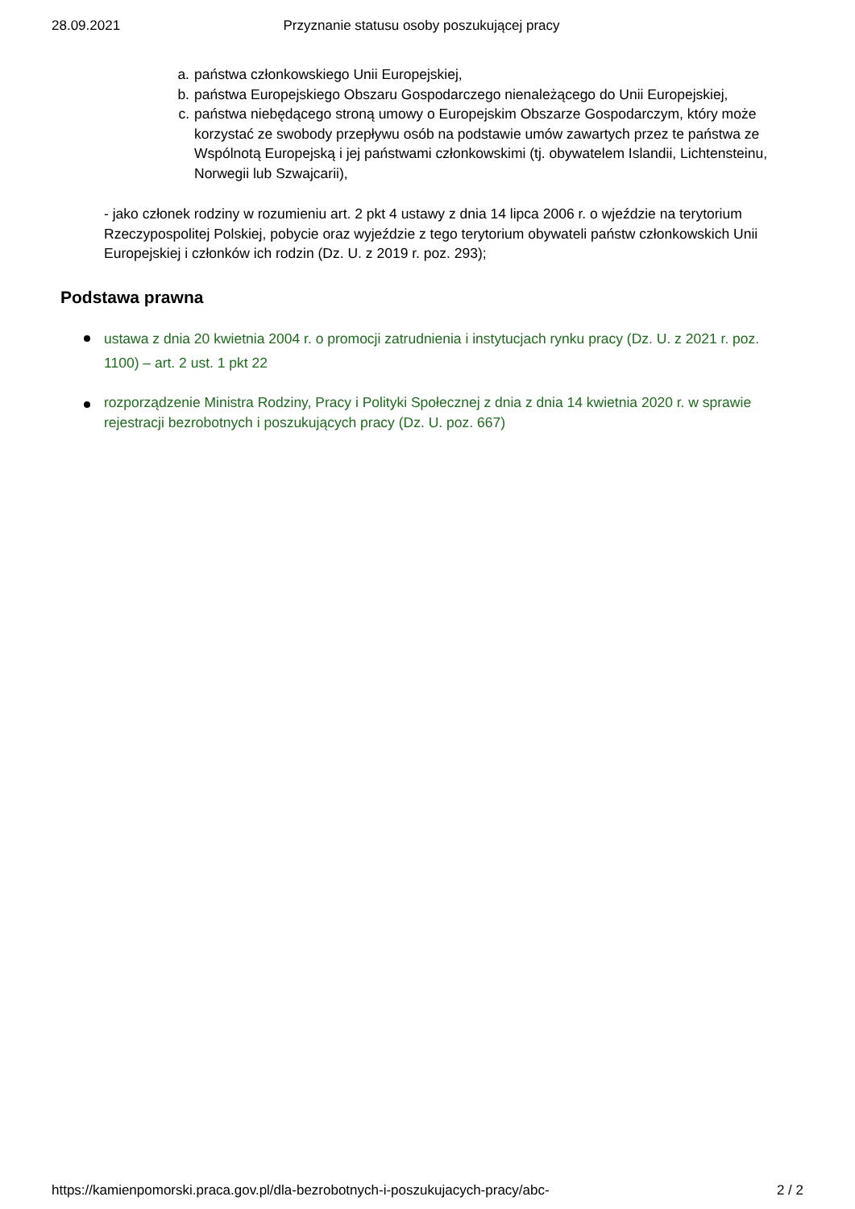28.09.2021 Przyznanie statusu osoby poszukującej pracy
a. państwa członkowskiego Unii Europejskiej,
b. państwa Europejskiego Obszaru Gospodarczego nienależącego do Unii Europejskiej,
c. państwa niebędącego stroną umowy o Europejskim Obszarze Gospodarczym, który może korzystać ze swobody przepływu osób na podstawie umów zawartych przez te państwa ze Wspólnotą Europejską i jej państwami członkowskimi (tj. obywatelem Islandii, Lichtensteinu, Norwegii lub Szwajcarii),
- jako członek rodziny w rozumieniu art. 2 pkt 4 ustawy z dnia 14 lipca 2006 r. o wjeździe na terytorium Rzeczypospolitej Polskiej, pobycie oraz wyjeździe z tego terytorium obywateli państw członkowskich Unii Europejskiej i członków ich rodzin (Dz. U. z 2019 r. poz. 293);
Podstawa prawna
ustawa z dnia 20 kwietnia 2004 r. o promocji zatrudnienia i instytucjach rynku pracy (Dz. U. z 2021 r. poz. 1100) – art. 2 ust. 1 pkt 22
rozporządzenie Ministra Rodziny, Pracy i Polityki Społecznej z dnia z dnia 14 kwietnia 2020 r. w sprawie rejestracji bezrobotnych i poszukujących pracy (Dz. U. poz. 667)
https://kamienpomorski.praca.gov.pl/dla-bezrobotnych-i-poszukujacych-pracy/abc- 2 / 2